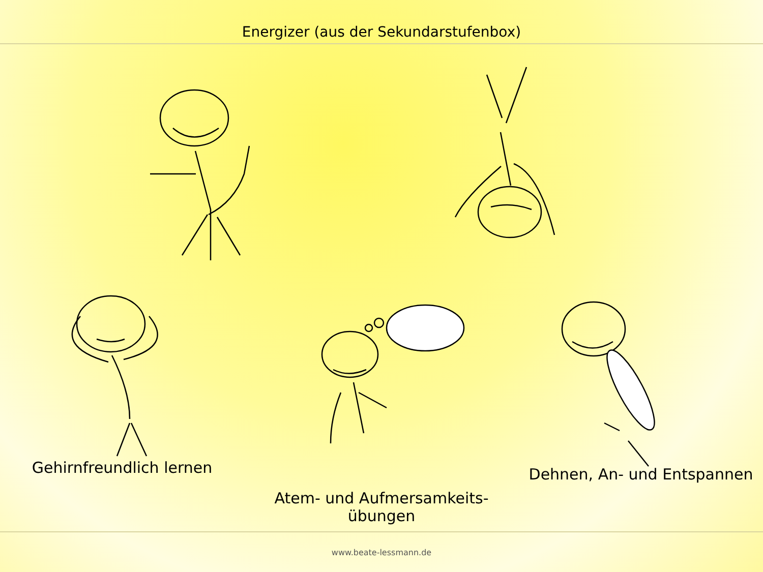Energizer (aus der Sekundarstufenbox)
Gehirnfreundlich lernen
Atem- und Aufmersamkeits-
übungen
Dehnen, An- und Entspannen
www.beate-lessmann.de